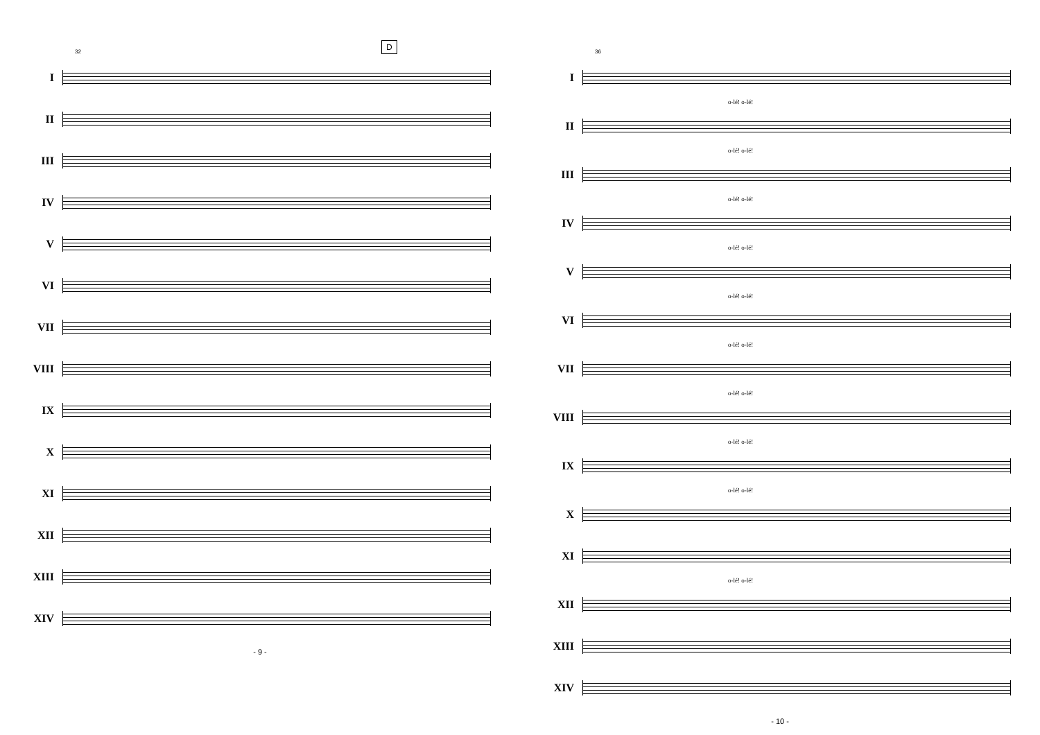D
32
I
II
III
IV
V
VI
VII
VIII
IX
X
XI
XII
XIII
XIV
- 9 -
36
I
o-lé! o-lé!
II
o-lé! o-lé!
III
o-lé! o-lé!
IV
o-lé! o-lé!
V
o-lé! o-lé!
VI
o-lé! o-lé!
VII
o-lé! o-lé!
VIII
o-lé! o-lé!
IX
o-lé! o-lé!
X
XI
o-lé! o-lé!
XII
XIII
XIV
- 10 -